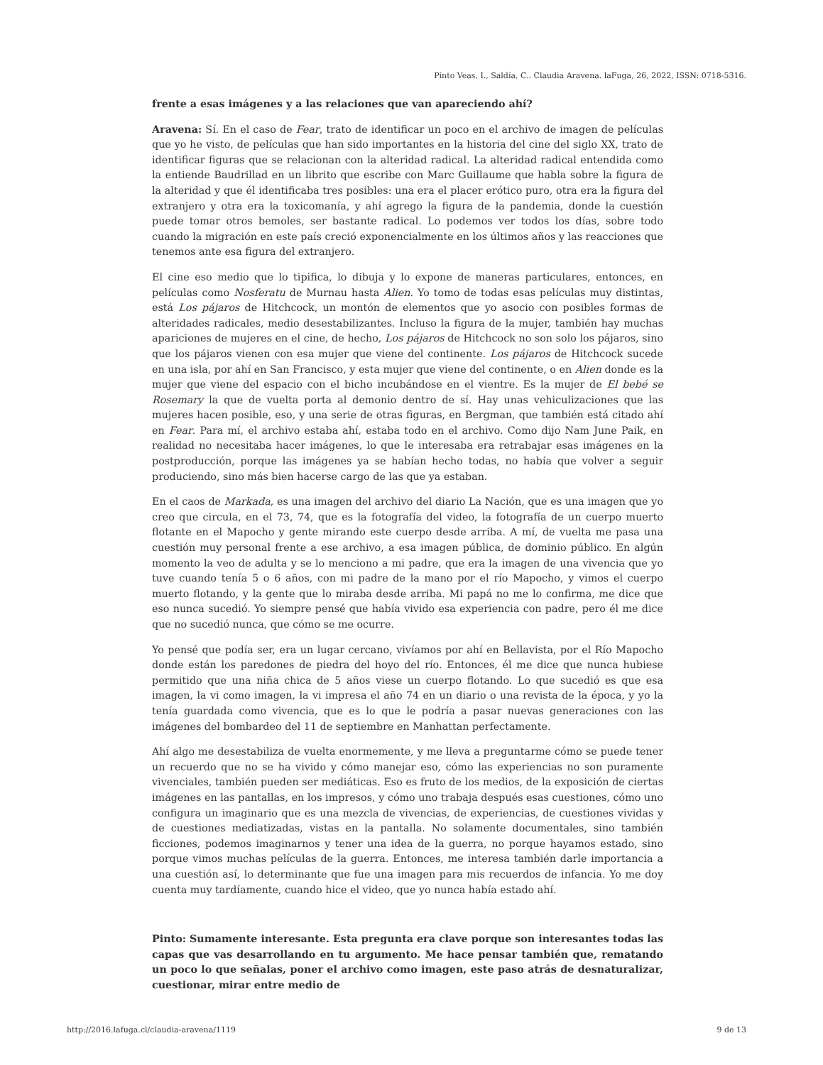Pinto Veas, I., Saldía, C.. Claudia Aravena. laFuga, 26, 2022, ISSN: 0718-5316.
frente a esas imágenes y a las relaciones que van apareciendo ahí?
Aravena: Sí. En el caso de Fear, trato de identificar un poco en el archivo de imagen de películas que yo he visto, de películas que han sido importantes en la historia del cine del siglo XX, trato de identificar figuras que se relacionan con la alteridad radical. La alteridad radical entendida como la entiende Baudrillad en un librito que escribe con Marc Guillaume que habla sobre la figura de la alteridad y que él identificaba tres posibles: una era el placer erótico puro, otra era la figura del extranjero y otra era la toxicomanía, y ahí agrego la figura de la pandemia, donde la cuestión puede tomar otros bemoles, ser bastante radical. Lo podemos ver todos los días, sobre todo cuando la migración en este país creció exponencialmente en los últimos años y las reacciones que tenemos ante esa figura del extranjero.
El cine eso medio que lo tipifica, lo dibuja y lo expone de maneras particulares, entonces, en películas como Nosferatu de Murnau hasta Alien. Yo tomo de todas esas películas muy distintas, está Los pájaros de Hitchcock, un montón de elementos que yo asocio con posibles formas de alteridades radicales, medio desestabilizantes. Incluso la figura de la mujer, también hay muchas apariciones de mujeres en el cine, de hecho, Los pájaros de Hitchcock no son solo los pájaros, sino que los pájaros vienen con esa mujer que viene del continente. Los pájaros de Hitchcock sucede en una isla, por ahí en San Francisco, y esta mujer que viene del continente, o en Alien donde es la mujer que viene del espacio con el bicho incubándose en el vientre. Es la mujer de El bebé se Rosemary la que de vuelta porta al demonio dentro de sí. Hay unas vehiculizaciones que las mujeres hacen posible, eso, y una serie de otras figuras, en Bergman, que también está citado ahí en Fear. Para mí, el archivo estaba ahí, estaba todo en el archivo. Como dijo Nam June Paik, en realidad no necesitaba hacer imágenes, lo que le interesaba era retrabajar esas imágenes en la postproducción, porque las imágenes ya se habían hecho todas, no había que volver a seguir produciendo, sino más bien hacerse cargo de las que ya estaban.
En el caos de Markada, es una imagen del archivo del diario La Nación, que es una imagen que yo creo que circula, en el 73, 74, que es la fotografía del video, la fotografía de un cuerpo muerto flotante en el Mapocho y gente mirando este cuerpo desde arriba. A mí, de vuelta me pasa una cuestión muy personal frente a ese archivo, a esa imagen pública, de dominio público. En algún momento la veo de adulta y se lo menciono a mi padre, que era la imagen de una vivencia que yo tuve cuando tenía 5 o 6 años, con mi padre de la mano por el río Mapocho, y vimos el cuerpo muerto flotando, y la gente que lo miraba desde arriba. Mi papá no me lo confirma, me dice que eso nunca sucedió. Yo siempre pensé que había vivido esa experiencia con padre, pero él me dice que no sucedió nunca, que cómo se me ocurre.
Yo pensé que podía ser, era un lugar cercano, vivíamos por ahí en Bellavista, por el Río Mapocho donde están los paredones de piedra del hoyo del río. Entonces, él me dice que nunca hubiese permitido que una niña chica de 5 años viese un cuerpo flotando. Lo que sucedió es que esa imagen, la vi como imagen, la vi impresa el año 74 en un diario o una revista de la época, y yo la tenía guardada como vivencia, que es lo que le podría a pasar nuevas generaciones con las imágenes del bombardeo del 11 de septiembre en Manhattan perfectamente.
Ahí algo me desestabiliza de vuelta enormemente, y me lleva a preguntarme cómo se puede tener un recuerdo que no se ha vivido y cómo manejar eso, cómo las experiencias no son puramente vivenciales, también pueden ser mediáticas. Eso es fruto de los medios, de la exposición de ciertas imágenes en las pantallas, en los impresos, y cómo uno trabaja después esas cuestiones, cómo uno configura un imaginario que es una mezcla de vivencias, de experiencias, de cuestiones vividas y de cuestiones mediatizadas, vistas en la pantalla. No solamente documentales, sino también ficciones, podemos imaginarnos y tener una idea de la guerra, no porque hayamos estado, sino porque vimos muchas películas de la guerra. Entonces, me interesa también darle importancia a una cuestión así, lo determinante que fue una imagen para mis recuerdos de infancia. Yo me doy cuenta muy tardíamente, cuando hice el video, que yo nunca había estado ahí.
Pinto: Sumamente interesante. Esta pregunta era clave porque son interesantes todas las capas que vas desarrollando en tu argumento. Me hace pensar también que, rematando un poco lo que señalas, poner el archivo como imagen, este paso atrás de desnaturalizar, cuestionar, mirar entre medio de
http://2016.lafuga.cl/claudia-aravena/1119 9 de 13